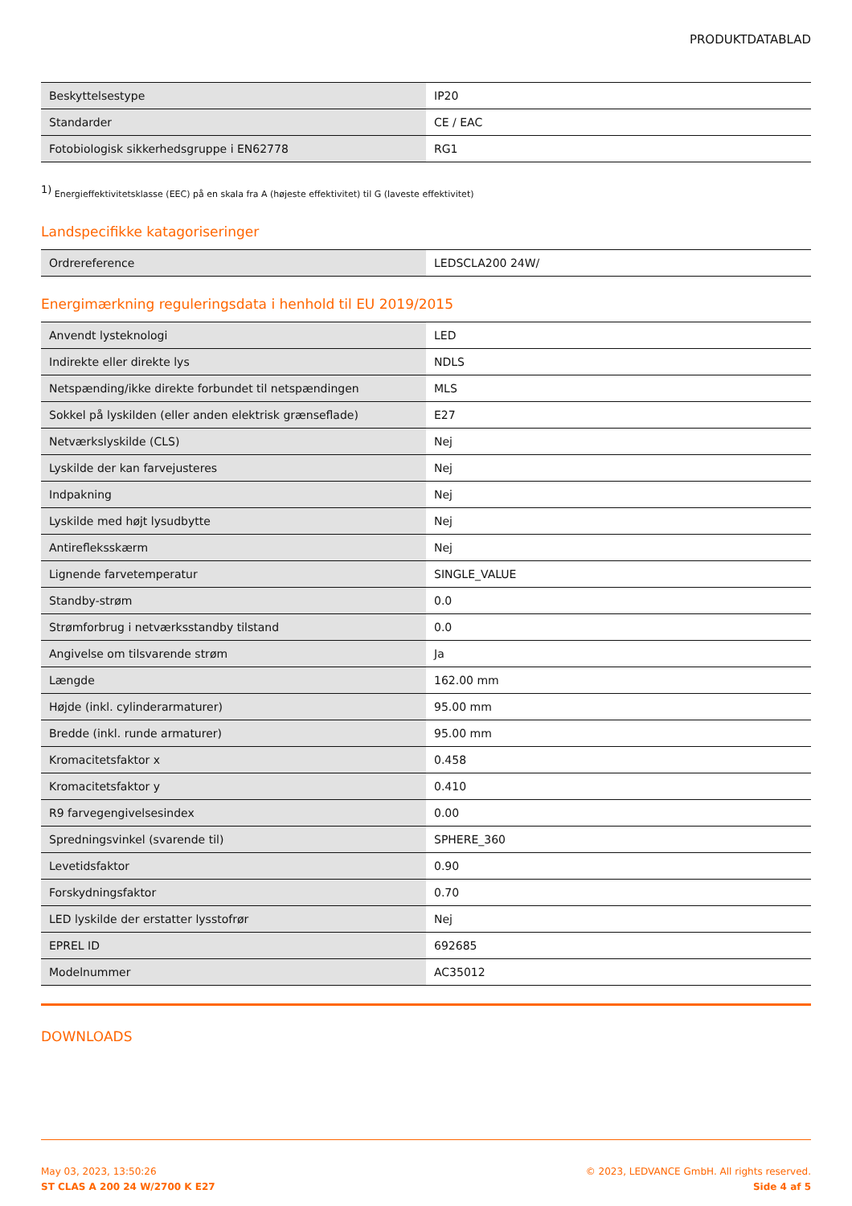PRODUKTDATABLAD
| Beskyttelsestype | IP20 |
| Standarder | CE / EAC |
| Fotobiologisk sikkerhedsgruppe i EN62778 | RG1 |
<sup>1)</sup> Energieffektivitetsklasse (EEC) på en skala fra A (højeste effektivitet) til G (laveste effektivitet)
Landspecifikke katagoriseringer
| Ordrereference | LEDSCLA200 24W/ |
Energimærkning reguleringsdata i henhold til EU 2019/2015
| Anvendt lysteknologi | LED |
| Indirekte eller direkte lys | NDLS |
| Netspænding/ikke direkte forbundet til netspændingen | MLS |
| Sokkel på lyskilden (eller anden elektrisk grænseflade) | E27 |
| Netværkslyskilde (CLS) | Nej |
| Lyskilde der kan farvejusteres | Nej |
| Indpakning | Nej |
| Lyskilde med højt lysudbytte | Nej |
| Antirefleksskærm | Nej |
| Lignende farvetemperatur | SINGLE_VALUE |
| Standby-strøm | 0.0 |
| Strømforbrug i netværksstandby tilstand | 0.0 |
| Angivelse om tilsvarende strøm | Ja |
| Længde | 162.00 mm |
| Højde (inkl. cylinderarmaturer) | 95.00 mm |
| Bredde (inkl. runde armaturer) | 95.00 mm |
| Kromacitetsfaktor x | 0.458 |
| Kromacitetsfaktor y | 0.410 |
| R9 farvegengivelsesindex | 0.00 |
| Spredningsvinkel (svarende til) | SPHERE_360 |
| Levetidsfaktor | 0.90 |
| Forskydningsfaktor | 0.70 |
| LED lyskilde der erstatter lysstofrør | Nej |
| EPREL ID | 692685 |
| Modelnummer | AC35012 |
DOWNLOADS
May 03, 2023, 13:50:26
ST CLAS A 200 24 W/2700 K E27
© 2023, LEDVANCE GmbH. All rights reserved.
Side 4 af 5